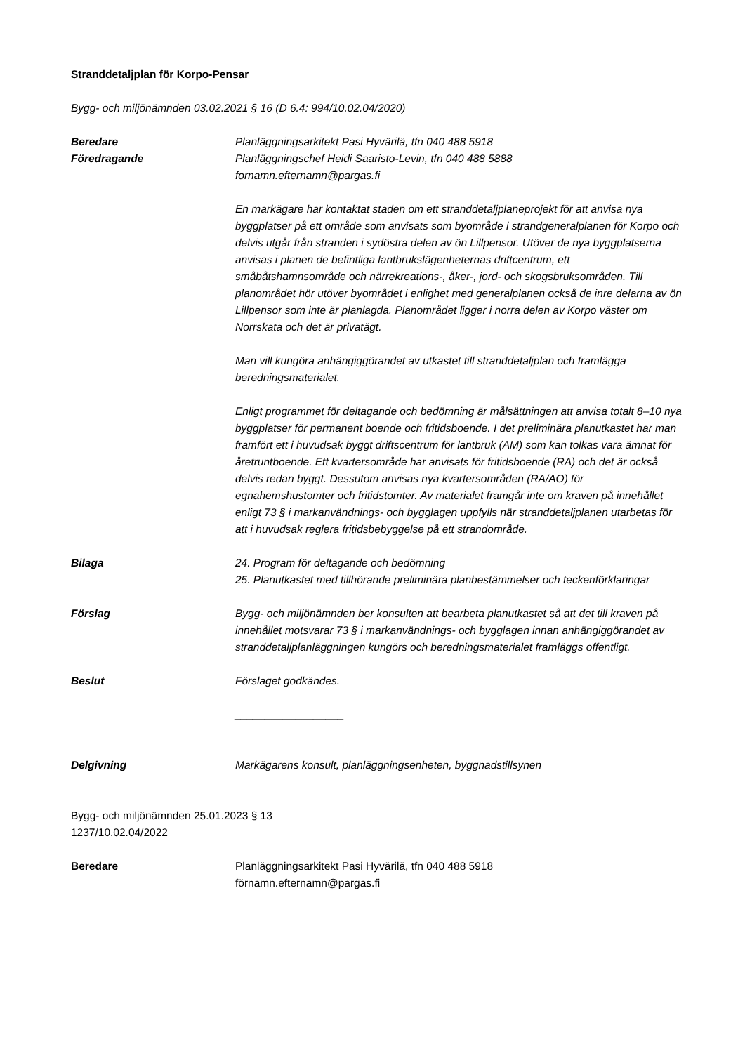Stranddetaljplan för Korpo-Pensar
Bygg- och miljönämnden 03.02.2021 § 16 (D 6.4: 994/10.02.04/2020)
Beredare
Föredragande
Planläggningsarkitekt Pasi Hyvärilä, tfn 040 488 5918
Planläggningschef Heidi Saaristo-Levin, tfn 040 488 5888
fornamn.efternamn@pargas.fi
En markägare har kontaktat staden om ett stranddetaljplaneprojekt för att anvisa nya byggplatser på ett område som anvisats som byområde i strandgeneralplanen för Korpo och delvis utgår från stranden i sydöstra delen av ön Lillpensor. Utöver de nya byggplatserna anvisas i planen de befintliga lantbrukslägenheternas driftcentrum, ett småbåtshamnsområde och närrekreations-, åker-, jord- och skogsbruksområden. Till planområdet hör utöver byområdet i enlighet med generalplanen också de inre delarna av ön Lillpensor som inte är planlagda. Planområdet ligger i norra delen av Korpo väster om Norrskata och det är privatägt.
Man vill kungöra anhängiggörandet av utkastet till stranddetaljplan och framlägga beredningsmaterialet.
Enligt programmet för deltagande och bedömning är målsättningen att anvisa totalt 8–10 nya byggplatser för permanent boende och fritidsboende. I det preliminära planutkastet har man framfört ett i huvudsak byggt driftscentrum för lantbruk (AM) som kan tolkas vara ämnat för åretruntboende. Ett kvartersområde har anvisats för fritidsboende (RA) och det är också delvis redan byggt. Dessutom anvisas nya kvartersområden (RA/AO) för egnahemshustomter och fritidstomter. Av materialet framgår inte om kraven på innehållet enligt 73 § i markanvändnings- och bygglagen uppfylls när stranddetaljplanen utarbetas för att i huvudsak reglera fritidsbebyggelse på ett strandområde.
Bilaga 24. Program för deltagande och bedömning
25. Planutkastet med tillhörande preliminära planbestämmelser och teckenförklaringar
Förslag Bygg- och miljönämnden ber konsulten att bearbeta planutkastet så att det till kraven på innehållet motsvarar 73 § i markanvändnings- och bygglagen innan anhängiggörandet av stranddetaljplanläggningen kungörs och beredningsmaterialet framläggs offentligt.
Beslut Förslaget godkändes.
__________________
Delgivning Markägarens konsult, planläggningsenheten, byggnadstillsynen
Bygg- och miljönämnden 25.01.2023 § 13
1237/10.02.04/2022
Beredare Planläggningsarkitekt Pasi Hyvärilä, tfn 040 488 5918
förnamn.efternamn@pargas.fi